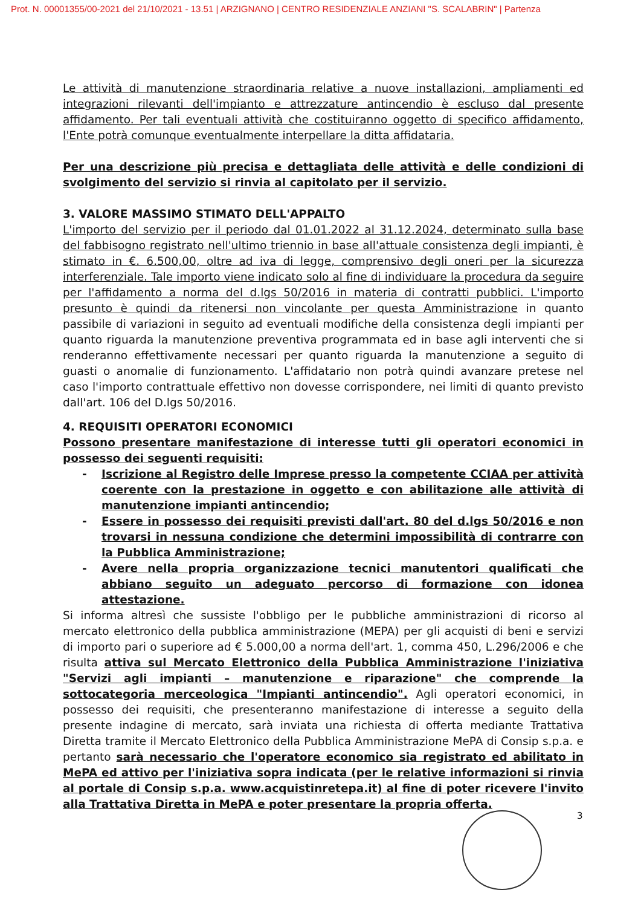Prot. N. 00001355/00-2021 del 21/10/2021 - 13.51 | ARZIGNANO | CENTRO RESIDENZIALE ANZIANI "S. SCALABRIN" | Partenza
Le attività di manutenzione straordinaria relative a nuove installazioni, ampliamenti ed integrazioni rilevanti dell'impianto e attrezzature antincendio è escluso dal presente affidamento. Per tali eventuali attività che costituiranno oggetto di specifico affidamento, l'Ente potrà comunque eventualmente interpellare la ditta affidataria.
Per una descrizione più precisa e dettagliata delle attività e delle condizioni di svolgimento del servizio si rinvia al capitolato per il servizio.
3. VALORE MASSIMO STIMATO DELL'APPALTO
L'importo del servizio per il periodo dal 01.01.2022 al 31.12.2024, determinato sulla base del fabbisogno registrato nell'ultimo triennio in base all'attuale consistenza degli impianti, è stimato in €. 6.500,00, oltre ad iva di legge, comprensivo degli oneri per la sicurezza interferenziale. Tale importo viene indicato solo al fine di individuare la procedura da seguire per l'affidamento a norma del d.lgs 50/2016 in materia di contratti pubblici. L'importo presunto è quindi da ritenersi non vincolante per questa Amministrazione in quanto passibile di variazioni in seguito ad eventuali modifiche della consistenza degli impianti per quanto riguarda la manutenzione preventiva programmata ed in base agli interventi che si renderanno effettivamente necessari per quanto riguarda la manutenzione a seguito di guasti o anomalie di funzionamento. L'affidatario non potrà quindi avanzare pretese nel caso l'importo contrattuale effettivo non dovesse corrispondere, nei limiti di quanto previsto dall'art. 106 del D.lgs 50/2016.
4. REQUISITI OPERATORI ECONOMICI
Possono presentare manifestazione di interesse tutti gli operatori economici in possesso dei seguenti requisiti:
- Iscrizione al Registro delle Imprese presso la competente CCIAA per attività coerente con la prestazione in oggetto e con abilitazione alle attività di manutenzione impianti antincendio;
- Essere in possesso dei requisiti previsti dall'art. 80 del d.lgs 50/2016 e non trovarsi in nessuna condizione che determini impossibilità di contrarre con la Pubblica Amministrazione;
- Avere nella propria organizzazione tecnici manutentori qualificati che abbiano seguito un adeguato percorso di formazione con idonea attestazione.
Si informa altresì che sussiste l'obbligo per le pubbliche amministrazioni di ricorso al mercato elettronico della pubblica amministrazione (MEPA) per gli acquisti di beni e servizi di importo pari o superiore ad € 5.000,00 a norma dell'art. 1, comma 450, L.296/2006 e che risulta attiva sul Mercato Elettronico della Pubblica Amministrazione l'iniziativa "Servizi agli impianti – manutenzione e riparazione" che comprende la sottocategoria merceologica "Impianti antincendio". Agli operatori economici, in possesso dei requisiti, che presenteranno manifestazione di interesse a seguito della presente indagine di mercato, sarà inviata una richiesta di offerta mediante Trattativa Diretta tramite il Mercato Elettronico della Pubblica Amministrazione MePA di Consip s.p.a. e pertanto sarà necessario che l'operatore economico sia registrato ed abilitato in MePA ed attivo per l'iniziativa sopra indicata (per le relative informazioni si rinvia al portale di Consip s.p.a. www.acquistinretepa.it) al fine di poter ricevere l'invito alla Trattativa Diretta in MePA e poter presentare la propria offerta.
3